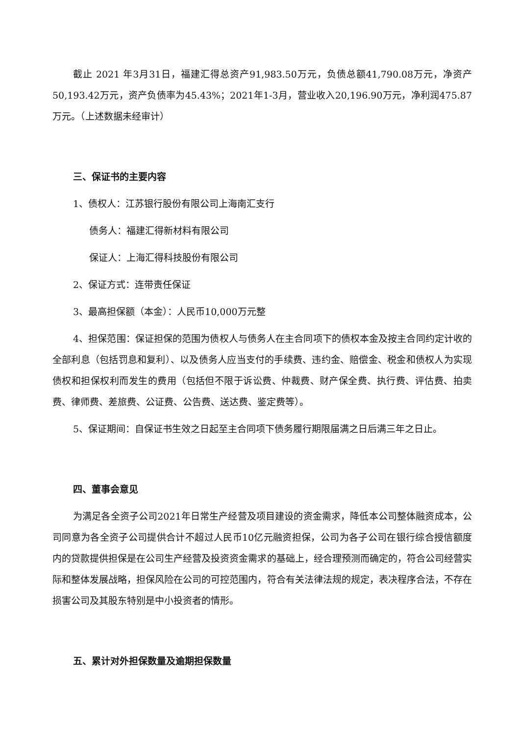截止 2021 年3月31日，福建汇得总资产91,983.50万元，负债总额41,790.08万元，净资产50,193.42万元，资产负债率为45.43%；2021年1-3月，营业收入20,196.90万元，净利润475.87万元。（上述数据未经审计）
三、保证书的主要内容
1、债权人：江苏银行股份有限公司上海南汇支行
债务人：福建汇得新材料有限公司
保证人：上海汇得科技股份有限公司
2、保证方式：连带责任保证
3、最高担保额（本金）：人民币10,000万元整
4、担保范围：保证担保的范围为债权人与债务人在主合同项下的债权本金及按主合同约定计收的全部利息（包括罚息和复利）、以及债务人应当支付的手续费、违约金、赔偿金、税金和债权人为实现债权和担保权利而发生的费用（包括但不限于诉讼费、仲裁费、财产保全费、执行费、评估费、拍卖费、律师费、差旅费、公证费、公告费、送达费、鉴定费等）。
5、保证期间：自保证书生效之日起至主合同项下债务履行期限届满之日后满三年之日止。
四、董事会意见
为满足各全资子公司2021年日常生产经营及项目建设的资金需求，降低本公司整体融资成本，公司同意为各全资子公司提供合计不超过人民币10亿元融资担保，公司为各子公司在银行综合授信额度内的贷款提供担保是在公司生产经营及投资资金需求的基础上，经合理预测而确定的，符合公司经营实际和整体发展战略，担保风险在公司的可控范围内，符合有关法律法规的规定，表决程序合法，不存在损害公司及其股东特别是中小投资者的情形。
五、累计对外担保数量及逾期担保数量